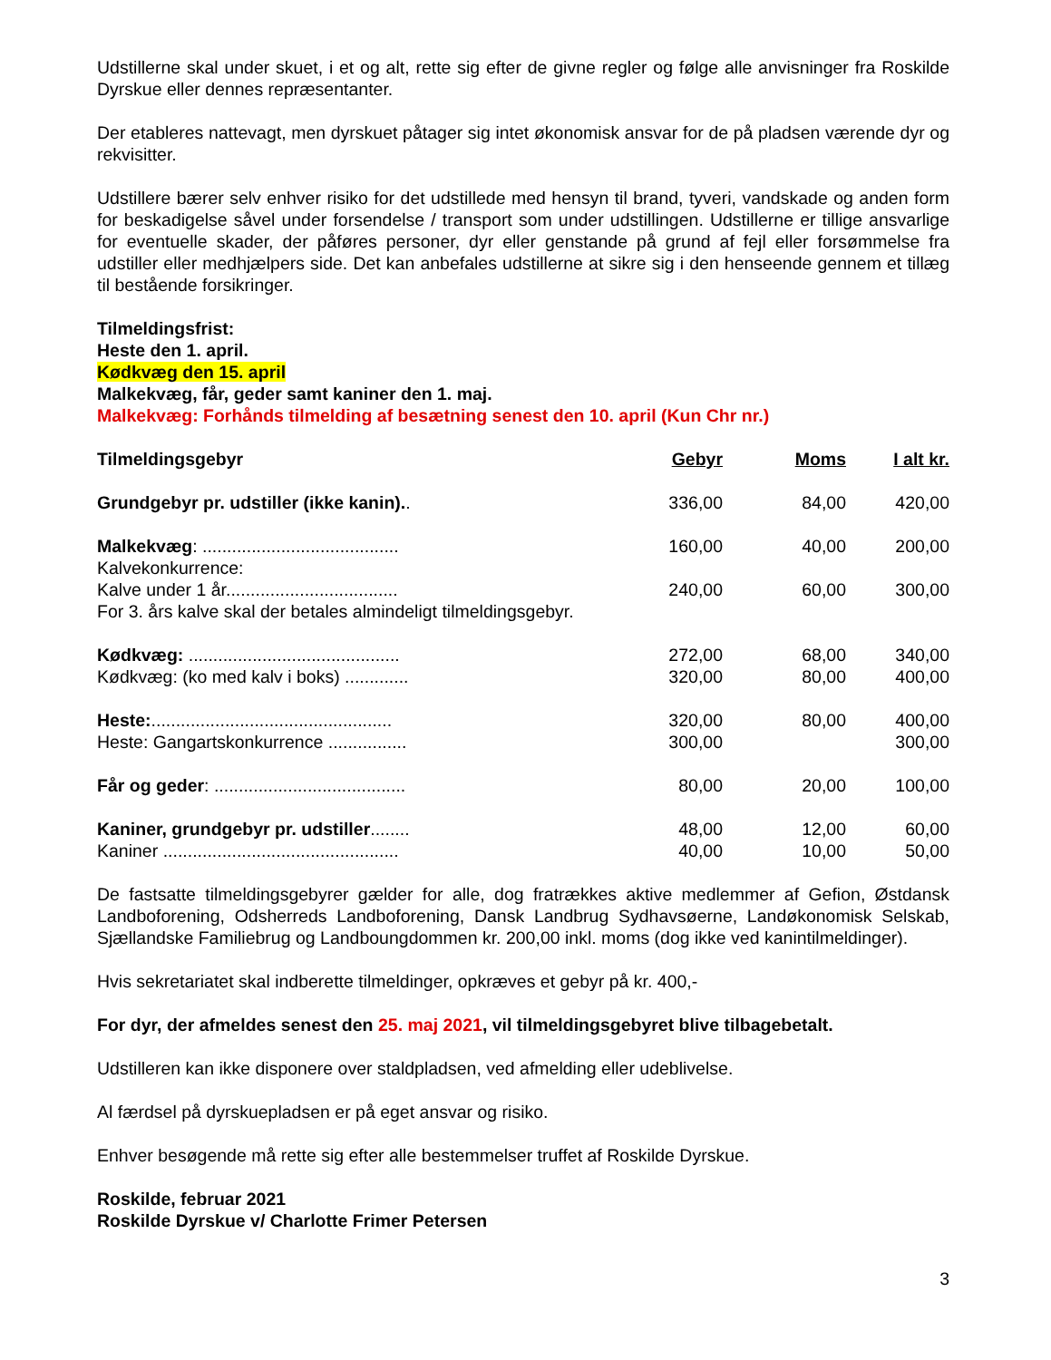Udstillerne skal under skuet, i et og alt, rette sig efter de givne regler og følge alle anvisninger fra Roskilde Dyrskue eller dennes repræsentanter.
Der etableres nattevagt, men dyrskuet påtager sig intet økonomisk ansvar for de på pladsen værende dyr og rekvisitter.
Udstillere bærer selv enhver risiko for det udstillede med hensyn til brand, tyveri, vandskade og anden form for beskadigelse såvel under forsendelse / transport som under udstillingen. Udstillerne er tillige ansvarlige for eventuelle skader, der påføres personer, dyr eller genstande på grund af fejl eller forsømmelse fra udstiller eller medhjælpers side. Det kan anbefales udstillerne at sikre sig i den henseende gennem et tillæg til bestående forsikringer.
Tilmeldingsfrist:
Heste den 1. april.
Kødkvæg den 15. april
Malkekvæg, får, geder samt kaniner den 1. maj.
Malkekvæg: Forhånds tilmelding af besætning senest den 10. april (Kun Chr nr.)
| Tilmeldingsgebyr | Gebyr | Moms | I alt kr. |
| Grundgebyr pr. udstiller (ikke kanin). . | 336,00 | 84,00 | 420,00 |
| Malkekvæg : ........................................ | 160,00 | 40,00 | 200,00 |
| Kalvekonkurrence: | | | |
| Kalve under 1 år................................... | 240,00 | 60,00 | 300,00 |
| For 3. års kalve skal der betales almindeligt tilmeldingsgebyr. | | | |
| Kødkvæg: ........................................... | 272,00 | 68,00 | 340,00 |
| Kødkvæg: (ko med kalv i boks) ............. | 320,00 | 80,00 | 400,00 |
| Heste: ................................................. | 320,00 | 80,00 | 400,00 |
| Heste: Gangartskonkurrence ................ | 300,00 | | 300,00 |
| Får og geder : ....................................... | 80,00 | 20,00 | 100,00 |
| Kaniner, grundgebyr pr. udstiller ........ | 48,00 | 12,00 | 60,00 |
| Kaniner ................................................ | 40,00 | 10,00 | 50,00 |
De fastsatte tilmeldingsgebyrer gælder for alle, dog fratrækkes aktive medlemmer af Gefion, Østdansk Landboforening, Odsherreds Landboforening, Dansk Landbrug Sydhavsøerne, Landøkonomisk Selskab, Sjællandske Familiebrug og Landboungdommen kr. 200,00 inkl. moms (dog ikke ved kanintilmeldinger).
Hvis sekretariatet skal indberette tilmeldinger, opkræves et gebyr på kr. 400,-
For dyr, der afmeldes senest den 25. maj 2021, vil tilmeldingsgebyret blive tilbagebetalt.
Udstilleren kan ikke disponere over staldpladsen, ved afmelding eller udeblivelse.
Al færdsel på dyrskuepladsen er på eget ansvar og risiko.
Enhver besøgende må rette sig efter alle bestemmelser truffet af Roskilde Dyrskue.
Roskilde, februar 2021
Roskilde Dyrskue v/ Charlotte Frimer Petersen
3